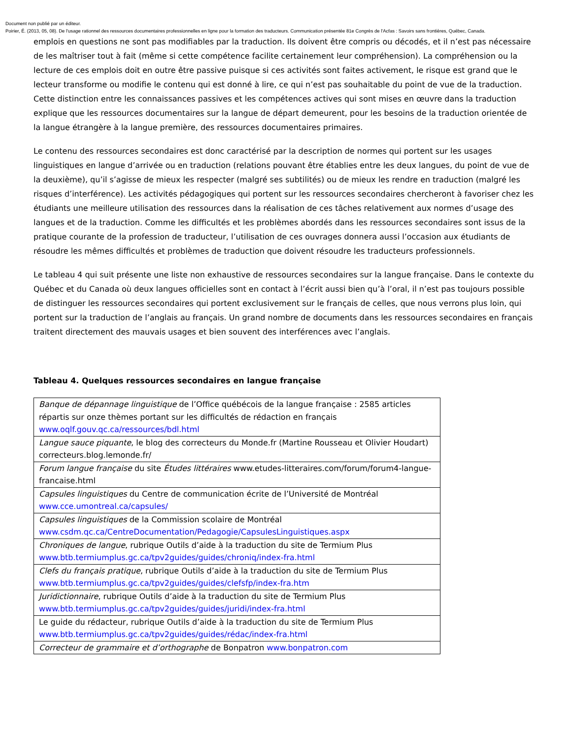Document non publié par un éditeur.
Poirier, É. (2013, 05, 08). De l'usage rationnel des ressources documentaires professionnelles en ligne pour la formation des traducteurs. Communication présentée 81e Congrès de l'Acfas : Savoirs sans frontières, Québec, Canada.
emplois en questions ne sont pas modifiables par la traduction. Ils doivent être compris ou décodés, et il n’est pas nécessaire de les maîtriser tout à fait (même si cette compétence facilite certainement leur compréhension). La compréhension ou la lecture de ces emplois doit en outre être passive puisque si ces activités sont faites activement, le risque est grand que le lecteur transforme ou modifie le contenu qui est donné à lire, ce qui n’est pas souhaitable du point de vue de la traduction. Cette distinction entre les connaissances passives et les compétences actives qui sont mises en œuvre dans la traduction explique que les ressources documentaires sur la langue de départ demeurent, pour les besoins de la traduction orientée de la langue étrangère à la langue première, des ressources documentaires primaires.
Le contenu des ressources secondaires est donc caractérisé par la description de normes qui portent sur les usages linguistiques en langue d’arrivée ou en traduction (relations pouvant être établies entre les deux langues, du point de vue de la deuxième), qu’il s’agisse de mieux les respecter (malgré ses subtilités) ou de mieux les rendre en traduction (malgré les risques d’interférence). Les activités pédagogiques qui portent sur les ressources secondaires chercheront à favoriser chez les étudiants une meilleure utilisation des ressources dans la réalisation de ces tâches relativement aux normes d’usage des langues et de la traduction. Comme les difficultés et les problèmes abordés dans les ressources secondaires sont issus de la pratique courante de la profession de traducteur, l’utilisation de ces ouvrages donnera aussi l’occasion aux étudiants de résoudre les mêmes difficultés et problèmes de traduction que doivent résoudre les traducteurs professionnels.
Le tableau 4 qui suit présente une liste non exhaustive de ressources secondaires sur la langue française. Dans le contexte du Québec et du Canada où deux langues officielles sont en contact à l’écrit aussi bien qu’à l’oral, il n’est pas toujours possible de distinguer les ressources secondaires qui portent exclusivement sur le français de celles, que nous verrons plus loin, qui portent sur la traduction de l’anglais au français. Un grand nombre de documents dans les ressources secondaires en français traitent directement des mauvais usages et bien souvent des interférences avec l’anglais.
Tableau 4. Quelques ressources secondaires en langue française
| Banque de dépannage linguistique de l’Office québécois de la langue française : 2585 articles répartis sur onze thèmes portant sur les difficultés de rédaction en français www.oqlf.gouv.qc.ca/ressources/bdl.html |
| Langue sauce piquante , le blog des correcteurs du Monde.fr (Martine Rousseau et Olivier Houdart) correcteurs.blog.lemonde.fr/ |
| Forum langue française du site Études littéraires www.etudes-litteraires.com/forum/forum4-langue-francaise.html |
| Capsules linguistiques du Centre de communication écrite de l’Université de Montréal www.cce.umontreal.ca/capsules/ |
| Capsules linguistiques de la Commission scolaire de Montréal www.csdm.qc.ca/CentreDocumentation/Pedagogie/CapsulesLinguistiques.aspx |
| Chroniques de langue , rubrique Outils d’aide à la traduction du site de Termium Plus www.btb.termiumplus.gc.ca/tpv2guides/guides/chroniq/index-fra.html |
| Clefs du français pratique , rubrique Outils d’aide à la traduction du site de Termium Plus www.btb.termiumplus.gc.ca/tpv2guides/guides/clefsfp/index-fra.htm |
| Juridictionnaire , rubrique Outils d’aide à la traduction du site de Termium Plus www.btb.termiumplus.gc.ca/tpv2guides/guides/juridi/index-fra.html |
| Le guide du rédacteur, rubrique Outils d’aide à la traduction du site de Termium Plus www.btb.termiumplus.gc.ca/tpv2guides/guides/rédac/index-fra.html |
| Correcteur de grammaire et d’orthographe de Bonpatron www.bonpatron.com |